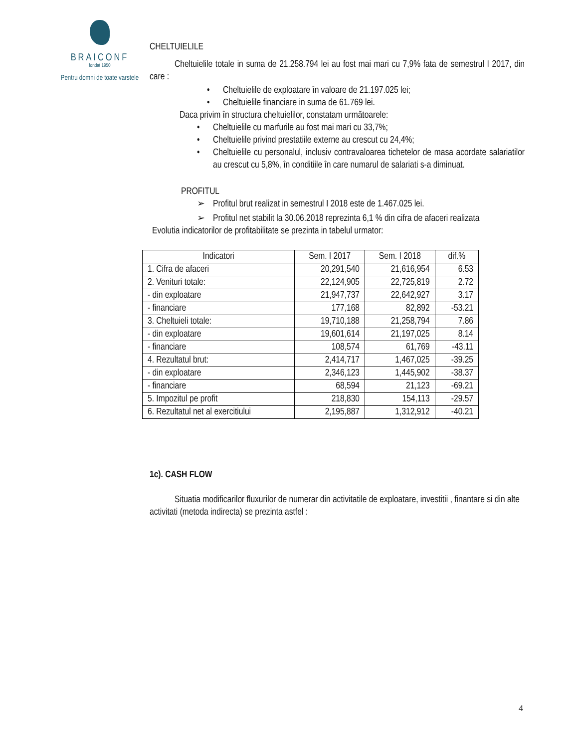BRAICONF
fondat 1950
Pentru domni de toate varstele
CHELTUIELILE
Cheltuielile totale in suma de 21.258.794 lei au fost mai mari cu 7,9% fata de semestrul I 2017, din care :
• Cheltuielile de exploatare în valoare de 21.197.025 lei;
• Cheltuielile financiare in suma de 61.769 lei.
Daca privim în structura cheltuielilor, constatam următoarele:
• Cheltuielile cu marfurile au fost mai mari cu 33,7%;
• Cheltuielile privind prestatiile externe au crescut cu 24,4%;
• Cheltuielile cu personalul, inclusiv contravaloarea tichetelor de masa acordate salariatilor au crescut cu 5,8%, în conditiile în care numarul de salariati s-a diminuat.
PROFITUL
➢ Profitul brut realizat in semestrul I 2018 este de 1.467.025 lei.
➢ Profitul net stabilit la 30.06.2018 reprezinta 6,1 % din cifra de afaceri realizata
Evolutia indicatorilor de profitabilitate se prezinta in tabelul urmator:
| Indicatori | Sem. I 2017 | Sem. I 2018 | dif.% |
| --- | --- | --- | --- |
| 1. Cifra de afaceri | 20,291,540 | 21,616,954 | 6.53 |
| 2. Venituri totale: | 22,124,905 | 22,725,819 | 2.72 |
| - din exploatare | 21,947,737 | 22,642,927 | 3.17 |
| - financiare | 177,168 | 82,892 | -53.21 |
| 3. Cheltuieli totale: | 19,710,188 | 21,258,794 | 7.86 |
| - din exploatare | 19,601,614 | 21,197,025 | 8.14 |
| - financiare | 108,574 | 61,769 | -43.11 |
| 4. Rezultatul brut: | 2,414,717 | 1,467,025 | -39.25 |
| - din exploatare | 2,346,123 | 1,445,902 | -38.37 |
| - financiare | 68,594 | 21,123 | -69.21 |
| 5. Impozitul pe profit | 218,830 | 154,113 | -29.57 |
| 6. Rezultatul net al exercitiului | 2,195,887 | 1,312,912 | -40.21 |
1c). CASH FLOW
Situatia modificarilor fluxurilor de numerar din activitatile de exploatare, investitii , finantare si din alte activitati (metoda indirecta) se prezinta astfel :
4